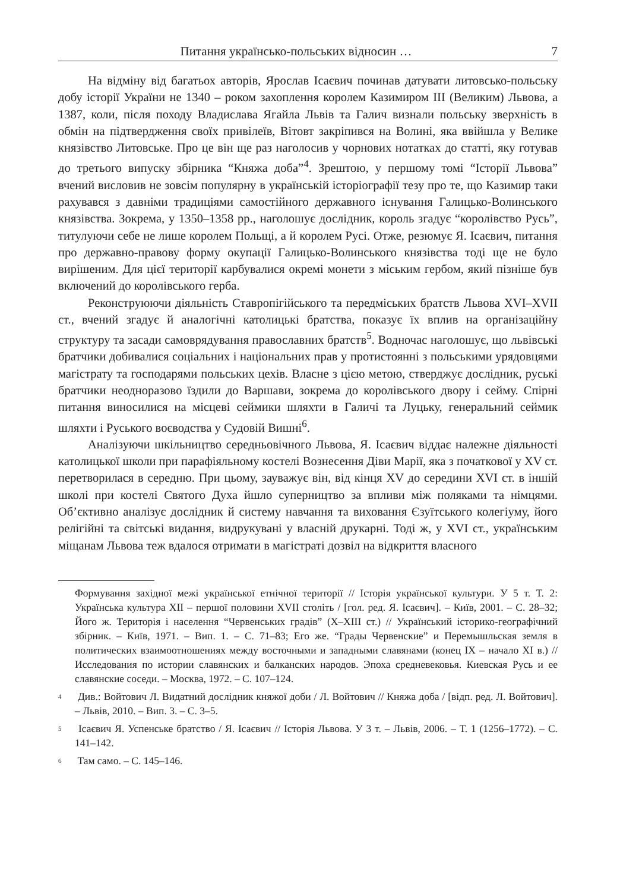Питання українсько-польських відносин … 7
На відміну від багатьох авторів, Ярослав Ісаєвич починав датувати литовсько-польську добу історії України не 1340 – роком захоплення королем Казимиром ІІІ (Великим) Львова, а 1387, коли, після походу Владислава Ягайла Львів та Галич визнали польську зверхність в обмін на підтвердження своїх привілеїв, Вітовт закріпився на Волині, яка ввійшла у Велике князівство Литовське. Про це він ще раз наголосив у чорнових нотатках до статті, яку готував до третього випуску збірника “Княжа доба”<sup>4</sup>. Зрештою, у першому томі “Історії Львова” вчений висловив не зовсім популярну в українській історіографії тезу про те, що Казимир таки рахувався з давніми традиціями самостійного державного існування Галицько-Волинського князівства. Зокрема, у 1350–1358 рр., наголошує дослідник, король згадує “королівство Русь”, титулуючи себе не лише королем Польщі, а й королем Русі. Отже, резюмує Я. Ісаєвич, питання про державно-правову форму окупації Галицько-Волинського князівства тоді ще не було вирішеним. Для цієї території карбувалися окремі монети з міським гербом, який пізніше був включений до королівського герба.
Реконструюючи діяльність Ставропігійського та передміських братств Львова XVI–XVII ст., вчений згадує й аналогічні католицькі братства, показує їх вплив на організаційну структуру та засади самоврядування православних братств<sup>5</sup>. Водночас наголошує, що львівські братчики добивалися соціальних і національних прав у протистоянні з польськими урядовцями магістрату та господарями польських цехів. Власне з цією метою, стверджує дослідник, руські братчики неодноразово їздили до Варшави, зокрема до королівського двору і сейму. Спірні питання виносилися на місцеві сеймики шляхти в Галичі та Луцьку, генеральний сеймик шляхти і Руського воєводства у Судовій Вишні<sup>6</sup>.
Аналізуючи шкільництво середньовічного Львова, Я. Ісаєвич віддає належне діяльності католицької школи при парафіяльному костелі Вознесення Діви Марії, яка з початкової у XV ст. перетворилася в середню. При цьому, зауважує він, від кінця XV до середини XVI ст. в іншій школі при костелі Святого Духа йшло суперництво за впливи між поляками та німцями. Об’єктивно аналізує дослідник й систему навчання та виховання Єзуїтського колегіуму, його релігійні та світські видання, видрукувані у власній друкарні. Тоді ж, у XVI ст., українським міщанам Львова теж вдалося отримати в магістраті дозвіл на відкриття власного
Формування західної межі української етнічної території // Історія української культури. У 5 т. Т. 2: Українська культура XII – першої половини XVII століть / [гол. ред. Я. Ісаєвич]. – Київ, 2001. – С. 28–32; Його ж. Територія і населення “Червенських градів” (X–XIII ст.) // Український історико-географічний збірник. – Київ, 1971. – Вип. 1. – С. 71–83; Его же. “Грады Червенские” и Перемышльская земля в политических взаимоотношениях между восточными и западными славянами (конец IX – начало XI в.) // Исследования по истории славянских и балканских народов. Эпоха средневековья. Киевская Русь и ее славянские соседи. – Москва, 1972. – С. 107–124.
<sup>4</sup> Див.: Войтович Л. Видатний дослідник княжої доби / Л. Войтович // Княжа доба / [відп. ред. Л. Войтович]. – Львів, 2010. – Вип. 3. – С. 3–5.
<sup>5</sup> Ісаєвич Я. Успенське братство / Я. Ісаєвич // Історія Львова. У 3 т. – Львів, 2006. – Т. 1 (1256–1772). – С. 141–142.
<sup>6</sup> Там само. – С. 145–146.